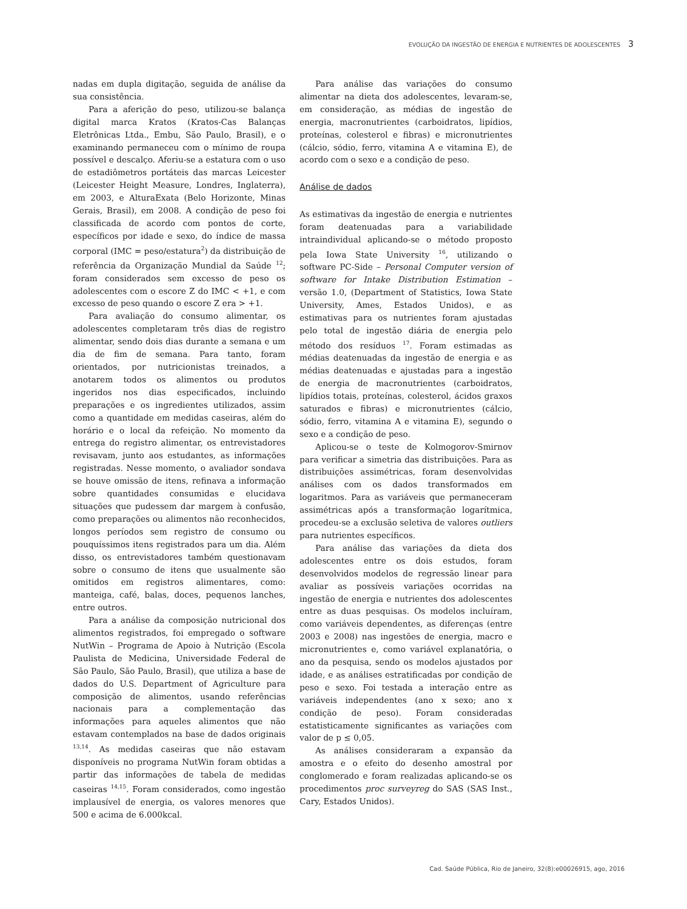EVOLUÇÃO DA INGESTÃO DE ENERGIA E NUTRIENTES DE ADOLESCENTES 3
nadas em dupla digitação, seguida de análise da sua consistência.
Para a aferição do peso, utilizou-se balança digital marca Kratos (Kratos-Cas Balanças Eletrônicas Ltda., Embu, São Paulo, Brasil), e o examinando permaneceu com o mínimo de roupa possível e descalço. Aferiu-se a estatura com o uso de estadiômetros portáteis das marcas Leicester (Leicester Height Measure, Londres, Inglaterra), em 2003, e AlturaExata (Belo Horizonte, Minas Gerais, Brasil), em 2008. A condição de peso foi classificada de acordo com pontos de corte, específicos por idade e sexo, do índice de massa corporal (IMC = peso/estatura<sup>2</sup>) da distribuição de referência da Organização Mundial da Saúde <sup>12</sup>; foram considerados sem excesso de peso os adolescentes com o escore Z do IMC < +1, e com excesso de peso quando o escore Z era > +1.
Para avaliação do consumo alimentar, os adolescentes completaram três dias de registro alimentar, sendo dois dias durante a semana e um dia de fim de semana. Para tanto, foram orientados, por nutricionistas treinados, a anotarem todos os alimentos ou produtos ingeridos nos dias especificados, incluindo preparações e os ingredientes utilizados, assim como a quantidade em medidas caseiras, além do horário e o local da refeição. No momento da entrega do registro alimentar, os entrevistadores revisavam, junto aos estudantes, as informações registradas. Nesse momento, o avaliador sondava se houve omissão de itens, refinava a informação sobre quantidades consumidas e elucidava situações que pudessem dar margem à confusão, como preparações ou alimentos não reconhecidos, longos períodos sem registro de consumo ou pouquíssimos itens registrados para um dia. Além disso, os entrevistadores também questionavam sobre o consumo de itens que usualmente são omitidos em registros alimentares, como: manteiga, café, balas, doces, pequenos lanches, entre outros.
Para a análise da composição nutricional dos alimentos registrados, foi empregado o software NutWin – Programa de Apoio à Nutrição (Escola Paulista de Medicina, Universidade Federal de São Paulo, São Paulo, Brasil), que utiliza a base de dados do U.S. Department of Agriculture para composição de alimentos, usando referências nacionais para a complementação das informações para aqueles alimentos que não estavam contemplados na base de dados originais <sup>13,14</sup>. As medidas caseiras que não estavam disponíveis no programa NutWin foram obtidas a partir das informações de tabela de medidas caseiras <sup>14,15</sup>. Foram considerados, como ingestão implausível de energia, os valores menores que 500 e acima de 6.000kcal.
Para análise das variações do consumo alimentar na dieta dos adolescentes, levaram-se, em consideração, as médias de ingestão de energia, macronutrientes (carboidratos, lipídios, proteínas, colesterol e fibras) e micronutrientes (cálcio, sódio, ferro, vitamina A e vitamina E), de acordo com o sexo e a condição de peso.
Análise de dados
As estimativas da ingestão de energia e nutrientes foram deatenuadas para a variabilidade intraindividual aplicando-se o método proposto pela Iowa State University <sup>16</sup>, utilizando o software PC-Side – Personal Computer version of software for Intake Distribution Estimation – versão 1.0, (Department of Statistics, Iowa State University, Ames, Estados Unidos), e as estimativas para os nutrientes foram ajustadas pelo total de ingestão diária de energia pelo método dos resíduos <sup>17</sup>. Foram estimadas as médias deatenuadas da ingestão de energia e as médias deatenuadas e ajustadas para a ingestão de energia de macronutrientes (carboidratos, lipídios totais, proteínas, colesterol, ácidos graxos saturados e fibras) e micronutrientes (cálcio, sódio, ferro, vitamina A e vitamina E), segundo o sexo e a condição de peso.
Aplicou-se o teste de Kolmogorov-Smirnov para verificar a simetria das distribuições. Para as distribuições assimétricas, foram desenvolvidas análises com os dados transformados em logaritmos. Para as variáveis que permaneceram assimétricas após a transformação logarítmica, procedeu-se a exclusão seletiva de valores outliers para nutrientes específicos.
Para análise das variações da dieta dos adolescentes entre os dois estudos, foram desenvolvidos modelos de regressão linear para avaliar as possíveis variações ocorridas na ingestão de energia e nutrientes dos adolescentes entre as duas pesquisas. Os modelos incluíram, como variáveis dependentes, as diferenças (entre 2003 e 2008) nas ingestões de energia, macro e micronutrientes e, como variável explanatória, o ano da pesquisa, sendo os modelos ajustados por idade, e as análises estratificadas por condição de peso e sexo. Foi testada a interação entre as variáveis independentes (ano x sexo; ano x condição de peso). Foram consideradas estatisticamente significantes as variações com valor de p ≤ 0,05.
As análises consideraram a expansão da amostra e o efeito do desenho amostral por conglomerado e foram realizadas aplicando-se os procedimentos proc surveyreg do SAS (SAS Inst., Cary, Estados Unidos).
Cad. Saúde Pública, Rio de Janeiro, 32(8):e00026915, ago, 2016